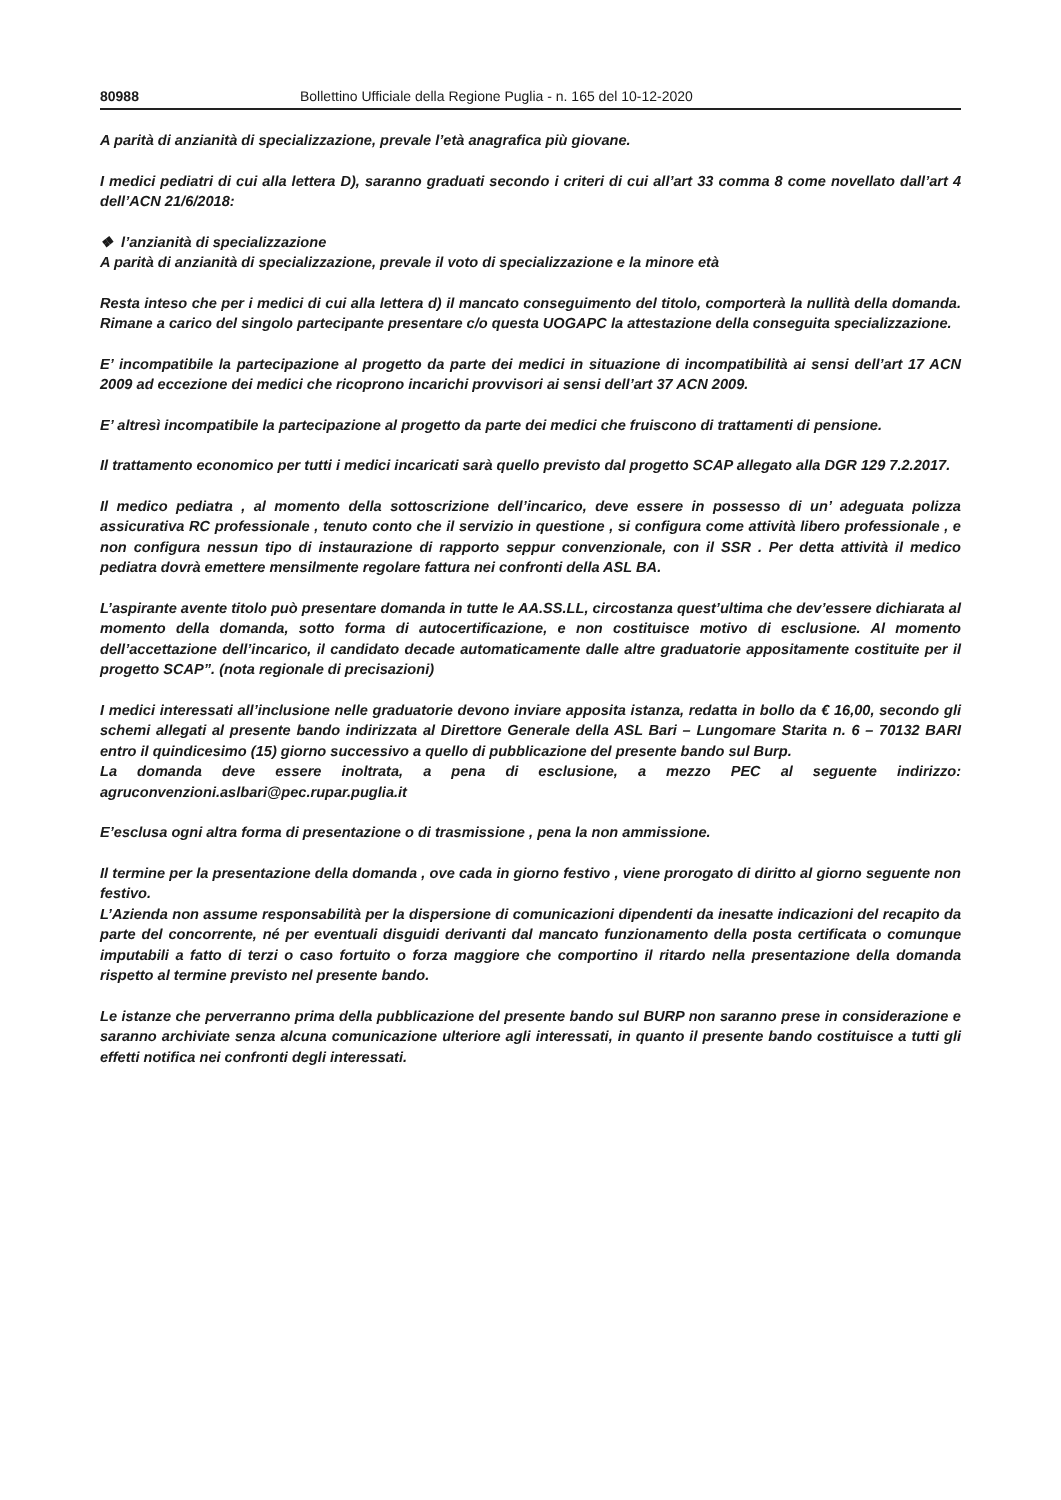80988 Bollettino Ufficiale della Regione Puglia - n. 165 del 10-12-2020
A parità di anzianità di specializzazione, prevale l’età anagrafica più giovane.
I medici pediatri di cui alla lettera D), saranno graduati secondo i criteri di cui all’art 33 comma 8 come novellato dall’art 4 dell’ACN 21/6/2018:
❖ l’anzianità di specializzazione
A parità di anzianità di specializzazione, prevale il voto di specializzazione e la minore età
Resta inteso che per i medici di cui alla lettera d) il mancato conseguimento del titolo, comporterà la nullità della domanda. Rimane a carico del singolo partecipante presentare c/o questa UOGAPC la attestazione della conseguita specializzazione.
E’ incompatibile la partecipazione al progetto da parte dei medici in situazione di incompatibilità ai sensi dell’art 17 ACN 2009 ad eccezione dei medici che ricoprono incarichi provvisori ai sensi dell’art 37 ACN 2009.
E’ altresì incompatibile la partecipazione al progetto da parte dei medici che fruiscono di trattamenti di pensione.
Il trattamento economico per tutti i medici incaricati sarà quello previsto dal progetto SCAP allegato alla DGR 129 7.2.2017.
Il medico pediatra , al momento della sottoscrizione dell’incarico, deve essere in possesso di un’ adeguata polizza assicurativa RC professionale , tenuto conto che il servizio in questione , si configura come attività libero professionale , e non configura nessun tipo di instaurazione di rapporto seppur convenzionale, con il SSR . Per detta attività il medico pediatra dovrà emettere mensilmente regolare fattura nei confronti della ASL BA.
L’aspirante avente titolo può presentare domanda in tutte le AA.SS.LL, circostanza quest’ultima che dev’essere dichiarata al momento della domanda, sotto forma di autocertificazione, e non costituisce motivo di esclusione. Al momento dell’accettazione dell’incarico, il candidato decade automaticamente dalle altre graduatorie appositamente costituite per il progetto SCAP”. (nota regionale di precisazioni)
I medici interessati all’inclusione nelle graduatorie devono inviare apposita istanza, redatta in bollo da € 16,00, secondo gli schemi allegati al presente bando indirizzata al Direttore Generale della ASL Bari – Lungomare Starita n. 6 – 70132 BARI entro il quindicesimo (15) giorno successivo a quello di pubblicazione del presente bando sul Burp.
La domanda deve essere inoltrata, a pena di esclusione, a mezzo PEC al seguente indirizzo: agruconvenzioni.aslbari@pec.rupar.puglia.it
E’esclusa ogni altra forma di presentazione o di trasmissione , pena la non ammissione.
Il termine per la presentazione della domanda , ove cada in giorno festivo , viene prorogato di diritto al giorno seguente non festivo.
L’Azienda non assume responsabilità per la dispersione di comunicazioni dipendenti da inesatte indicazioni del recapito da parte del concorrente, né per eventuali disguidi derivanti dal mancato funzionamento della posta certificata o comunque imputabili a fatto di terzi o caso fortuito o forza maggiore che comportino il ritardo nella presentazione della domanda rispetto al termine previsto nel presente bando.
Le istanze che perverranno prima della pubblicazione del presente bando sul BURP non saranno prese in considerazione e saranno archiviate senza alcuna comunicazione ulteriore agli interessati, in quanto il presente bando costituisce a tutti gli effetti notifica nei confronti degli interessati.